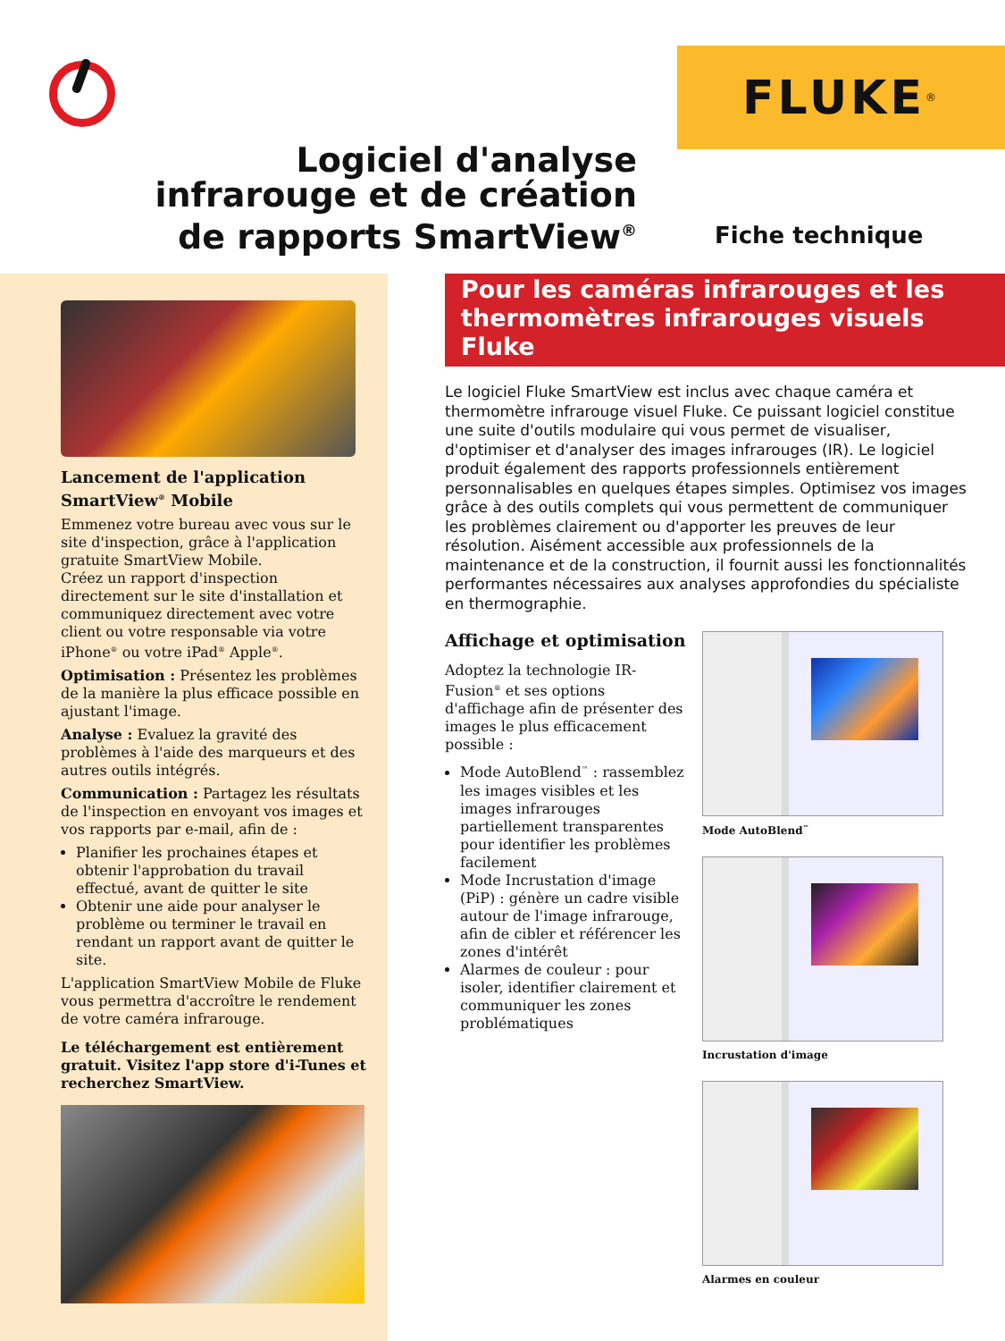FLUKE<sup>®</sup>
Logiciel d'analyse
infrarouge et de création
de rapports SmartView<sup>®</sup>
Fiche technique
Lancement de l'application SmartView<sup>®</sup> Mobile
Emmenez votre bureau avec vous sur le site d'inspection, grâce à l'application gratuite SmartView Mobile.
Créez un rapport d'inspection directement sur le site d'installation et communiquez directement avec votre client ou votre responsable via votre iPhone<sup>®</sup> ou votre iPad<sup>®</sup> Apple<sup>®</sup>.
Optimisation : Présentez les problèmes de la manière la plus efficace possible en ajustant l'image.
Analyse : Evaluez la gravité des problèmes à l'aide des marqueurs et des autres outils intégrés.
Communication : Partagez les résultats de l'inspection en envoyant vos images et vos rapports par e-mail, afin de :
Planifier les prochaines étapes et obtenir l'approbation du travail effectué, avant de quitter le site
Obtenir une aide pour analyser le problème ou terminer le travail en rendant un rapport avant de quitter le site.
L'application SmartView Mobile de Fluke vous permettra d'accroître le rendement de votre caméra infrarouge.
Le téléchargement est entièrement gratuit. Visitez l'app store d'i-Tunes et recherchez SmartView.
Pour les caméras infrarouges et les thermomètres infrarouges visuels Fluke
Le logiciel Fluke SmartView est inclus avec chaque caméra et thermomètre infrarouge visuel Fluke. Ce puissant logiciel constitue une suite d'outils modulaire qui vous permet de visualiser, d'optimiser et d'analyser des images infrarouges (IR). Le logiciel produit également des rapports professionnels entièrement personnalisables en quelques étapes simples. Optimisez vos images grâce à des outils complets qui vous permettent de communiquer les problèmes clairement ou d'apporter les preuves de leur résolution. Aisément accessible aux professionnels de la maintenance et de la construction, il fournit aussi les fonctionnalités performantes nécessaires aux analyses approfondies du spécialiste en thermographie.
Affichage et optimisation
Adoptez la technologie IR-Fusion<sup>®</sup> et ses options d'affichage afin de présenter des images le plus efficacement possible :
Mode AutoBlend<sup>™</sup> : rassemblez les images visibles et les images infrarouges partiellement transparentes pour identifier les problèmes facilement
Mode Incrustation d'image (PiP) : génère un cadre visible autour de l'image infrarouge, afin de cibler et référencer les zones d'intérêt
Alarmes de couleur : pour isoler, identifier clairement et communiquer les zones problématiques
Mode AutoBlend<sup>™</sup>
Incrustation d'image
Alarmes en couleur